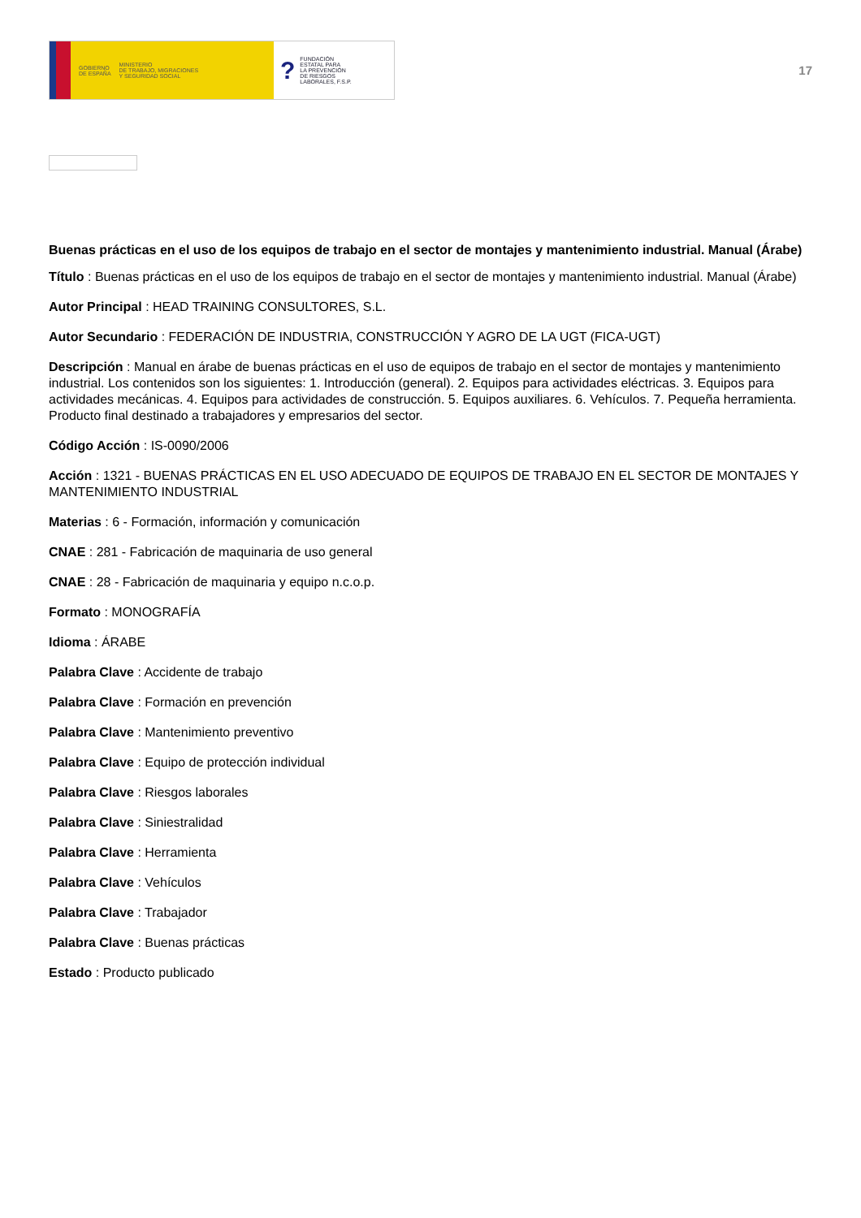GOBIERNO
DE ESPAÑA MINISTERIO
DE TRABAJO, MIGRACIONES
Y SEGURIDAD SOCIAL
? FUNDACIÓN
ESTATAL PARA
LA PREVENCIÓN
DE RIESGOS
LABORALES, F.S.P.
17
Buenas prácticas en el uso de los equipos de trabajo en el sector de montajes y mantenimiento industrial. Manual (Árabe)
Título : Buenas prácticas en el uso de los equipos de trabajo en el sector de montajes y mantenimiento industrial. Manual (Árabe)
Autor Principal : HEAD TRAINING CONSULTORES, S.L.
Autor Secundario : FEDERACIÓN DE INDUSTRIA, CONSTRUCCIÓN Y AGRO DE LA UGT (FICA-UGT)
Descripción : Manual en árabe de buenas prácticas en el uso de equipos de trabajo en el sector de montajes y mantenimiento industrial. Los contenidos son los siguientes: 1. Introducción (general). 2. Equipos para actividades eléctricas. 3. Equipos para actividades mecánicas. 4. Equipos para actividades de construcción. 5. Equipos auxiliares. 6. Vehículos. 7. Pequeña herramienta. Producto final destinado a trabajadores y empresarios del sector.
Código Acción : IS-0090/2006
Acción : 1321 - BUENAS PRÁCTICAS EN EL USO ADECUADO DE EQUIPOS DE TRABAJO EN EL SECTOR DE MONTAJES Y MANTENIMIENTO INDUSTRIAL
Materias : 6 - Formación, información y comunicación
CNAE : 281 - Fabricación de maquinaria de uso general
CNAE : 28 - Fabricación de maquinaria y equipo n.c.o.p.
Formato : MONOGRAFÍA
Idioma : ÁRABE
Palabra Clave : Accidente de trabajo
Palabra Clave : Formación en prevención
Palabra Clave : Mantenimiento preventivo
Palabra Clave : Equipo de protección individual
Palabra Clave : Riesgos laborales
Palabra Clave : Siniestralidad
Palabra Clave : Herramienta
Palabra Clave : Vehículos
Palabra Clave : Trabajador
Palabra Clave : Buenas prácticas
Estado : Producto publicado